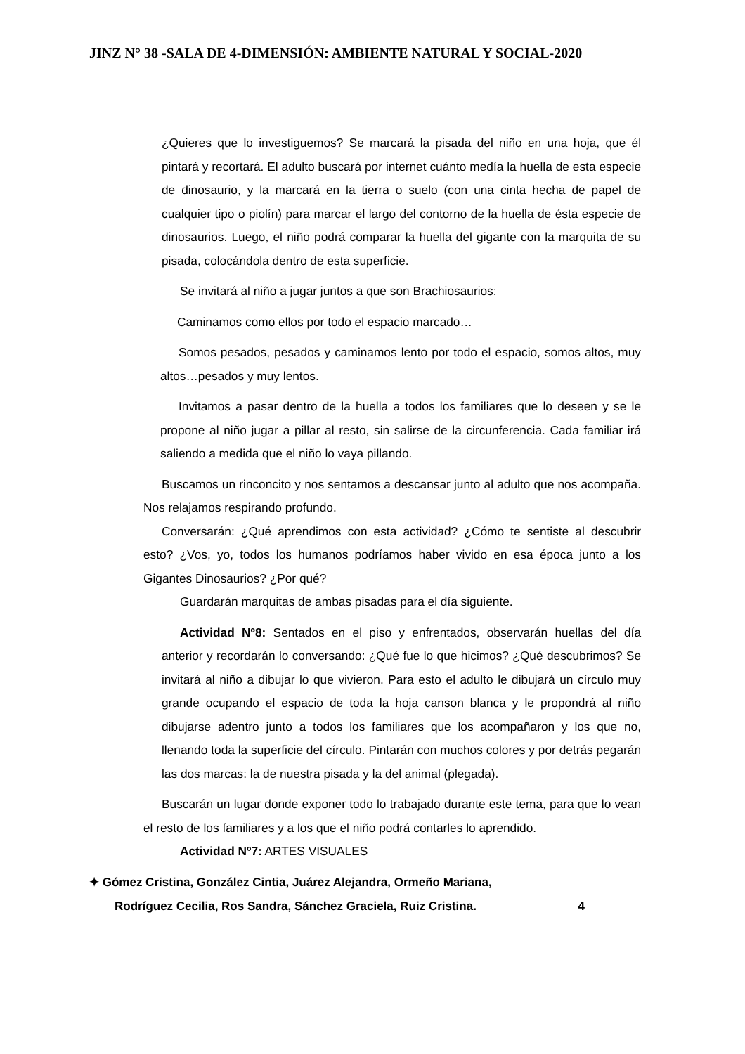JINZ N° 38 -SALA DE 4-DIMENSIÓN: AMBIENTE NATURAL Y SOCIAL-2020
¿Quieres que lo investiguemos? Se marcará la pisada del niño en una hoja, que él pintará y recortará. El adulto buscará por internet cuánto medía la huella de esta especie de dinosaurio, y la marcará en la tierra o suelo (con una cinta hecha de papel de cualquier tipo o piolín) para marcar el largo del contorno de la huella de ésta especie de dinosaurios. Luego, el niño podrá comparar la huella del gigante con la marquita de su pisada, colocándola dentro de esta superficie.
Se invitará al niño a jugar juntos a que son Brachiosaurios:
Caminamos como ellos por todo el espacio marcado…
Somos pesados, pesados y caminamos lento por todo el espacio, somos altos, muy altos…pesados y muy lentos.
Invitamos a pasar dentro de la huella a todos los familiares que lo deseen y se le propone al niño jugar a pillar al resto, sin salirse de la circunferencia. Cada familiar irá saliendo a medida que el niño lo vaya pillando.
Buscamos un rinconcito y nos sentamos a descansar junto al adulto que nos acompaña. Nos relajamos respirando profundo.
Conversarán: ¿Qué aprendimos con esta actividad? ¿Cómo te sentiste al descubrir esto? ¿Vos, yo, todos los humanos podríamos haber vivido en esa época junto a los Gigantes Dinosaurios? ¿Por qué?
Guardarán marquitas de ambas pisadas para el día siguiente.
Actividad Nº8: Sentados en el piso y enfrentados, observarán huellas del día anterior y recordarán lo conversando: ¿Qué fue lo que hicimos? ¿Qué descubrimos? Se invitará al niño a dibujar lo que vivieron. Para esto el adulto le dibujará un círculo muy grande ocupando el espacio de toda la hoja canson blanca y le propondrá al niño dibujarse adentro junto a todos los familiares que los acompañaron y los que no, llenando toda la superficie del círculo. Pintarán con muchos colores y por detrás pegarán las dos marcas: la de nuestra pisada y la del animal (plegada).
Buscarán un lugar donde exponer todo lo trabajado durante este tema, para que lo vean el resto de los familiares y a los que el niño podrá contarles lo aprendido.
Actividad Nº7: ARTES VISUALES
✦ Gómez Cristina, González Cintia, Juárez Alejandra, Ormeño Mariana,
Rodríguez Cecilia, Ros Sandra, Sánchez Graciela, Ruiz Cristina. 4